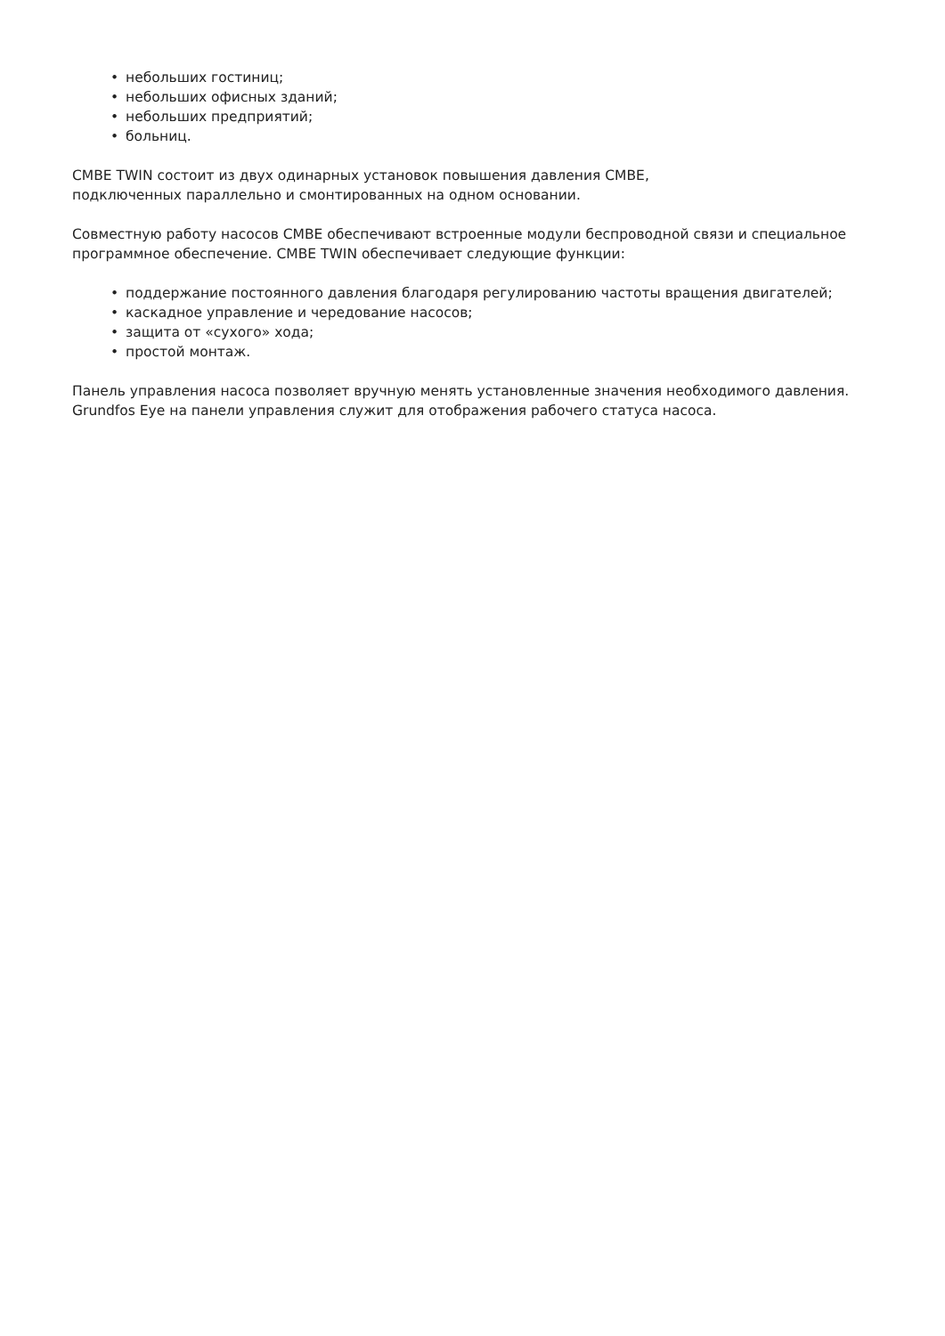• небольших гостиниц;
• небольших офисных зданий;
• небольших предприятий;
• больниц.
CMBE TWIN состоит из двух одинарных установок повышения давления CMBE,
подключенных параллельно и смонтированных на одном основании.
Совместную работу насосов CMBE обеспечивают встроенные модули беспроводной связи и специальное программное обеспечение. CMBE TWIN обеспечивает следующие функции:
• поддержание постоянного давления благодаря регулированию частоты вращения двигателей;
• каскадное управление и чередование насосов;
• защита от «сухого» хода;
• простой монтаж.
Панель управления насоса позволяет вручную менять установленные значения необходимого давления. Grundfos Eye на панели управления служит для отображения рабочего статуса насоса.